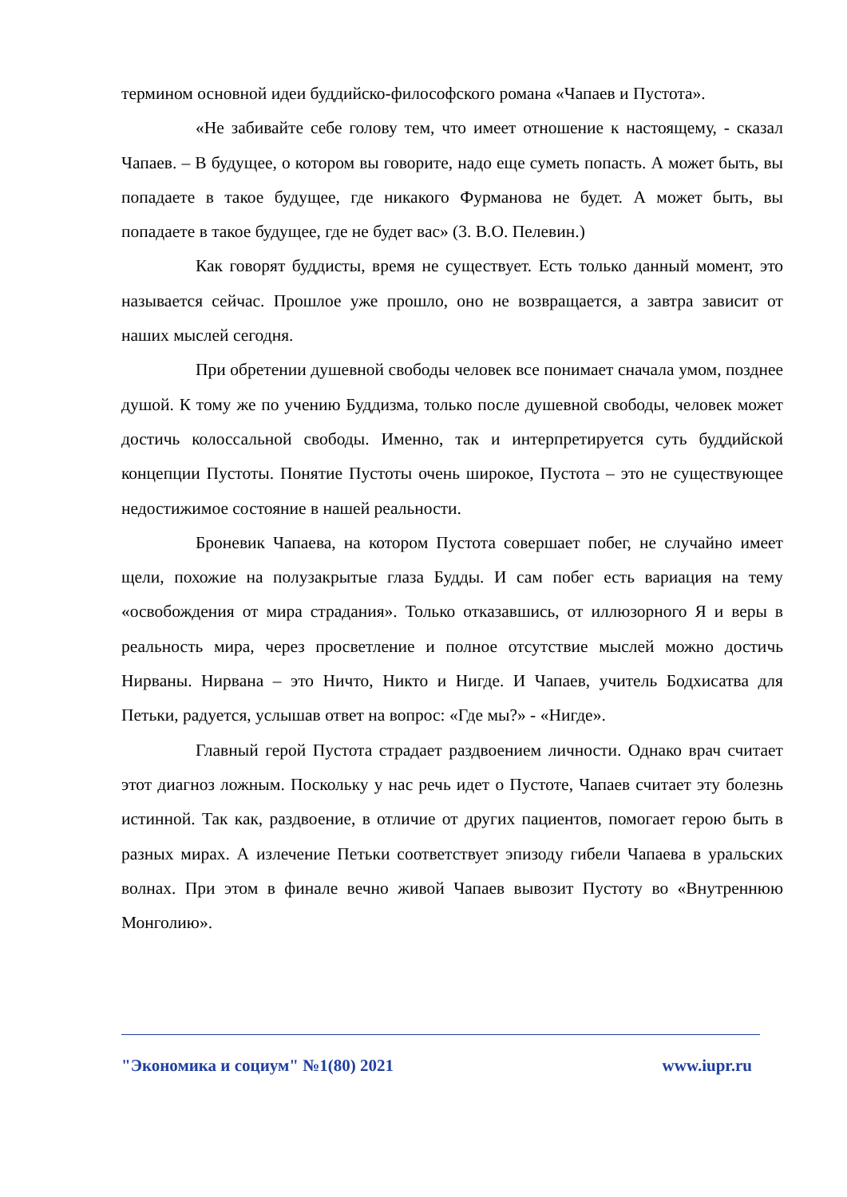термином основной идеи буддийско-философского романа «Чапаев и Пустота».
«Не забивайте себе голову тем, что имеет отношение к настоящему, - сказал Чапаев. – В будущее, о котором вы говорите, надо еще суметь попасть. А может быть, вы попадаете в такое будущее, где никакого Фурманова не будет. А может быть, вы попадаете в такое будущее, где не будет вас» (3. В.О. Пелевин.)
Как говорят буддисты, время не существует. Есть только данный момент, это называется сейчас. Прошлое уже прошло, оно не возвращается, а завтра зависит от наших мыслей сегодня.
При обретении душевной свободы человек все понимает сначала умом, позднее душой. К тому же по учению Буддизма, только после душевной свободы, человек может достичь колоссальной свободы. Именно, так и интерпретируется суть буддийской концепции Пустоты. Понятие Пустоты очень широкое, Пустота – это не существующее недостижимое состояние в нашей реальности.
Броневик Чапаева, на котором Пустота совершает побег, не случайно имеет щели, похожие на полузакрытые глаза Будды. И сам побег есть вариация на тему «освобождения от мира страдания». Только отказавшись, от иллюзорного Я и веры в реальность мира, через просветление и полное отсутствие мыслей можно достичь Нирваны. Нирвана – это Ничто, Никто и Нигде. И Чапаев, учитель Бодхисатва для Петьки, радуется, услышав ответ на вопрос: «Где мы?» - «Нигде».
Главный герой Пустота страдает раздвоением личности. Однако врач считает этот диагноз ложным. Поскольку у нас речь идет о Пустоте, Чапаев считает эту болезнь истинной. Так как, раздвоение, в отличие от других пациентов, помогает герою быть в разных мирах. А излечение Петьки соответствует эпизоду гибели Чапаева в уральских волнах. При этом в финале вечно живой Чапаев вывозит Пустоту во «Внутреннюю Монголию».
"Экономика и социум" №1(80) 2021 www.iupr.ru